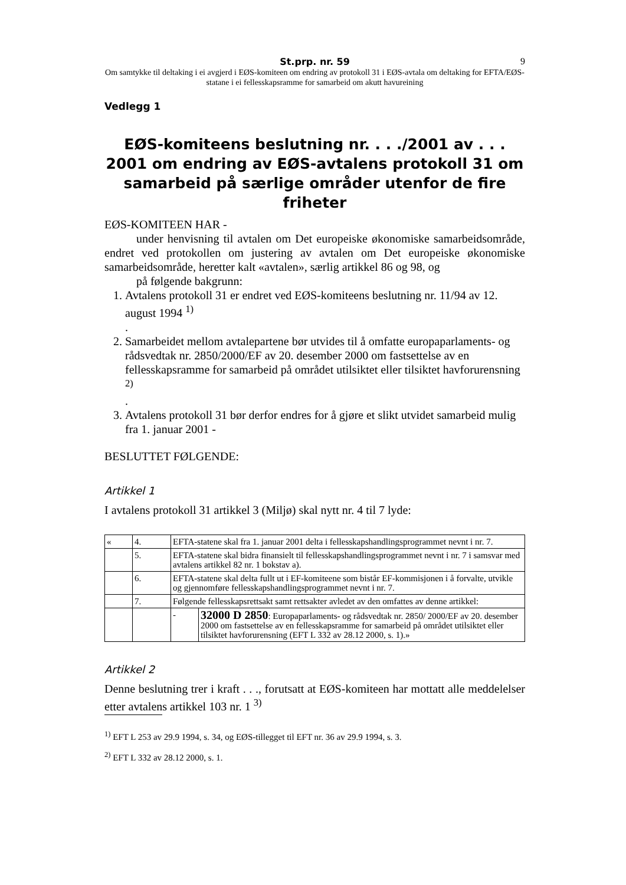St.prp. nr. 59 9
Om samtykke til deltaking i ei avgjerd i EØS-komiteen om endring av protokoll 31 i EØS-avtala om del­taking for EFTA/EØS-statane i ei fellesskapsramme for samarbeid om akutt havureining
Vedlegg 1
EØS-komiteens beslutning nr. . . ./2001 av . . . 2001 om endring av EØS-avtalens protokoll 31 om samarbeid på særlige områder utenfor de fire friheter
EØS-KOMITEEN HAR -
under henvisning til avtalen om Det europeiske økonomiske samarbeids­område, endret ved protokollen om justering av avtalen om Det europeiske økonomiske samarbeidsområde, heretter kalt «avtalen», særlig artikkel 86 og 98, og
på følgende bakgrunn:
1. Avtalens protokoll 31 er endret ved EØS-komiteens beslutning nr. 11/94 av 12. august 1994 <sup>1)</sup>
.
2. Samarbeidet mellom avtalepartene bør utvides til å omfatte europaparla­ments- og rådsvedtak nr. 2850/2000/EF av 20. desember 2000 om fastset­telse av en fellesskapsramme for samarbeid på området utilsiktet eller til­siktet havforurensning <sup>2)</sup>
.
3. Avtalens protokoll 31 bør derfor endres for å gjøre et slikt utvidet samar­beid mulig fra 1. januar 2001 -
BESLUTTET FØLGENDE:
Artikkel 1
I avtalens protokoll 31 artikkel 3 (Miljø) skal nytt nr. 4 til 7 lyde:
| « | 4. | EFTA-statene skal fra 1. januar 2001 delta i fellesskapshandlingsprogrammet nevnt i nr. 7. | |
| | 5. | EFTA-statene skal bidra finansielt til fellesskapshandlingsprogrammet nevnt i nr. 7 i samsvar med avtalens artikkel 82 nr. 1 bokstav a). | |
| | 6. | EFTA-statene skal delta fullt ut i EF-komiteene som bistår EF-kommisjonen i å forvalte, utvikle og gjennomføre fellesskapshandlingsprogrammet nevnt i nr. 7. | |
| | 7. | Følgende fellesskapsrettsakt samt rettsakter avledet av den omfattes av denne artikkel: | |
| | | - | 32000 D 2850 : Europaparlaments- og rådsvedtak nr. 2850/ 2000/EF av 20. desember 2000 om fastsettelse av en fellesskapsramme for samarbeid på området utilsiktet eller tilsiktet havforurensning (EFT L 332 av 28.12 2000, s. 1).» |
Artikkel 2
Denne beslutning trer i kraft . . ., forutsatt at EØS-komiteen har mottatt alle meddelelser etter avtalens artikkel 103 nr. 1 <sup>3)</sup>
<sup>1)</sup> EFT L 253 av 29.9 1994, s. 34, og EØS-tillegget til EFT nr. 36 av 29.9 1994, s. 3.
<sup>2)</sup> EFT L 332 av 28.12 2000, s. 1.